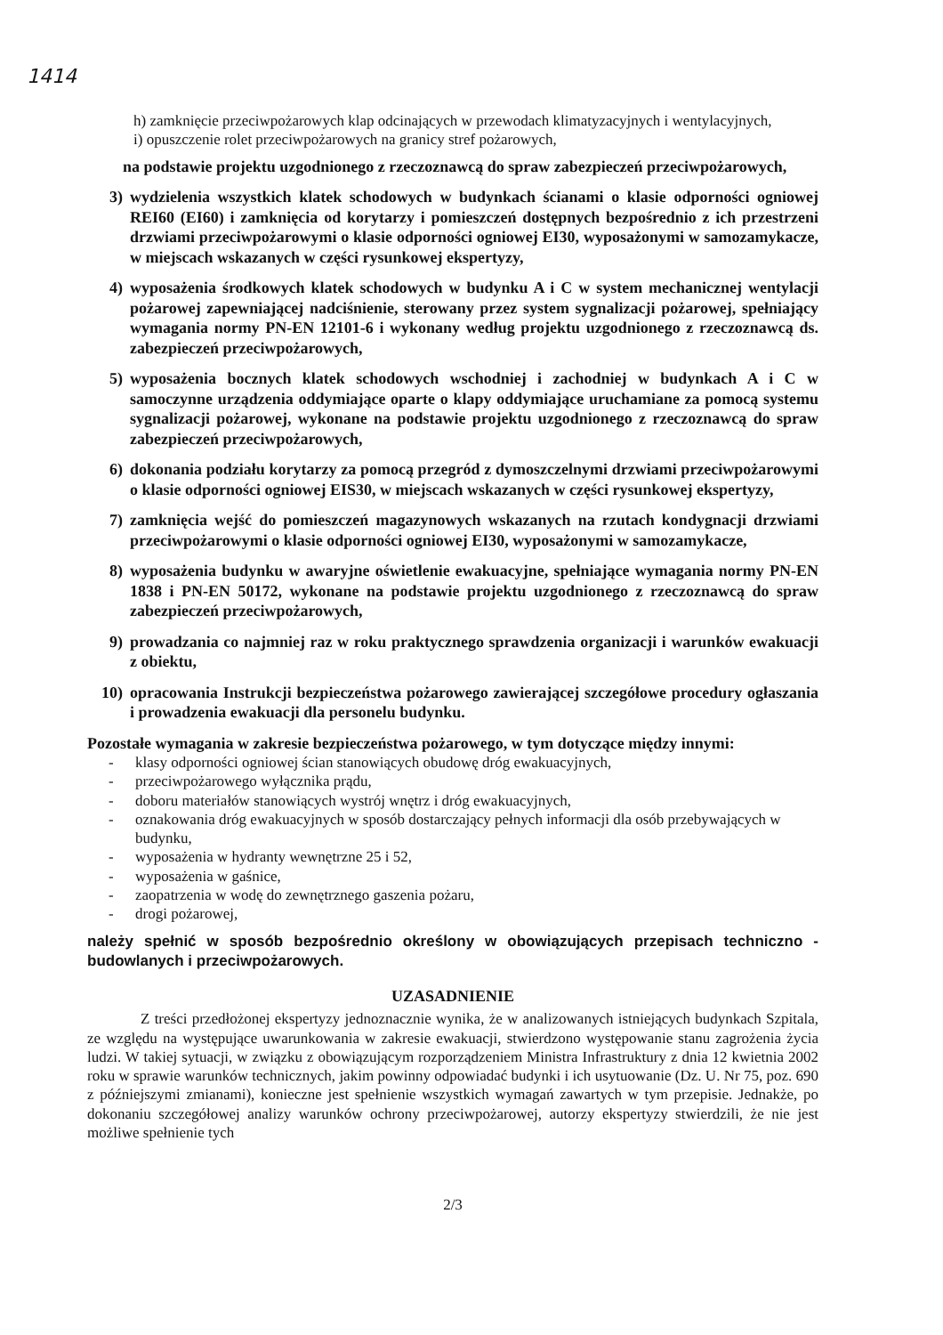1414
h) zamknięcie przeciwpożarowych klap odcinających w przewodach klimatyzacyjnych i wentylacyjnych,
i) opuszczenie rolet przeciwpożarowych na granicy stref pożarowych,
na podstawie projektu uzgodnionego z rzeczoznawcą do spraw zabezpieczeń przeciwpożarowych,
3) wydzielenia wszystkich klatek schodowych w budynkach ścianami o klasie odporności ogniowej REI60 (EI60) i zamknięcia od korytarzy i pomieszczeń dostępnych bezpośrednio z ich przestrzeni drzwiami przeciwpożarowymi o klasie odporności ogniowej EI30, wyposażonymi w samozamykacze, w miejscach wskazanych w części rysunkowej ekspertyzy,
4) wyposażenia środkowych klatek schodowych w budynku A i C w system mechanicznej wentylacji pożarowej zapewniającej nadciśnienie, sterowany przez system sygnalizacji pożarowej, spełniający wymagania normy PN-EN 12101-6 i wykonany według projektu uzgodnionego z rzeczoznawcą ds. zabezpieczeń przeciwpożarowych,
5) wyposażenia bocznych klatek schodowych wschodniej i zachodniej w budynkach A i C w samoczynne urządzenia oddymiające oparte o klapy oddymiające uruchamiane za pomocą systemu sygnalizacji pożarowej, wykonane na podstawie projektu uzgodnionego z rzeczoznawcą do spraw zabezpieczeń przeciwpożarowych,
6) dokonania podziału korytarzy za pomocą przegród z dymoszczelnymi drzwiami przeciwpożarowymi o klasie odporności ogniowej EIS30, w miejscach wskazanych w części rysunkowej ekspertyzy,
7) zamknięcia wejść do pomieszczeń magazynowych wskazanych na rzutach kondygnacji drzwiami przeciwpożarowymi o klasie odporności ogniowej EI30, wyposażonymi w samozamykacze,
8) wyposażenia budynku w awaryjne oświetlenie ewakuacyjne, spełniające wymagania normy PN-EN 1838 i PN-EN 50172, wykonane na podstawie projektu uzgodnionego z rzeczoznawcą do spraw zabezpieczeń przeciwpożarowych,
9) prowadzania co najmniej raz w roku praktycznego sprawdzenia organizacji i warunków ewakuacji z obiektu,
10) opracowania Instrukcji bezpieczeństwa pożarowego zawierającej szczegółowe procedury ogłaszania i prowadzenia ewakuacji dla personelu budynku.
Pozostałe wymagania w zakresie bezpieczeństwa pożarowego, w tym dotyczące między innymi:
- klasy odporności ogniowej ścian stanowiących obudowę dróg ewakuacyjnych,
- przeciwpożarowego wyłącznika prądu,
- doboru materiałów stanowiących wystrój wnętrz i dróg ewakuacyjnych,
- oznakowania dróg ewakuacyjnych w sposób dostarczający pełnych informacji dla osób przebywających w budynku,
- wyposażenia w hydranty wewnętrzne 25 i 52,
- wyposażenia w gaśnice,
- zaopatrzenia w wodę do zewnętrznego gaszenia pożaru,
- drogi pożarowej,
należy spełnić w sposób bezpośrednio określony w obowiązujących przepisach techniczno - budowlanych i przeciwpożarowych.
UZASADNIENIE
Z treści przedłożonej ekspertyzy jednoznacznie wynika, że w analizowanych istniejących budynkach Szpitala, ze względu na występujące uwarunkowania w zakresie ewakuacji, stwierdzono występowanie stanu zagrożenia życia ludzi. W takiej sytuacji, w związku z obowiązującym rozporządzeniem Ministra Infrastruktury z dnia 12 kwietnia 2002 roku w sprawie warunków technicznych, jakim powinny odpowiadać budynki i ich usytuowanie (Dz. U. Nr 75, poz. 690 z późniejszymi zmianami), konieczne jest spełnienie wszystkich wymagań zawartych w tym przepisie. Jednakże, po dokonaniu szczegółowej analizy warunków ochrony przeciwpożarowej, autorzy ekspertyzy stwierdzili, że nie jest możliwe spełnienie tych
2/3